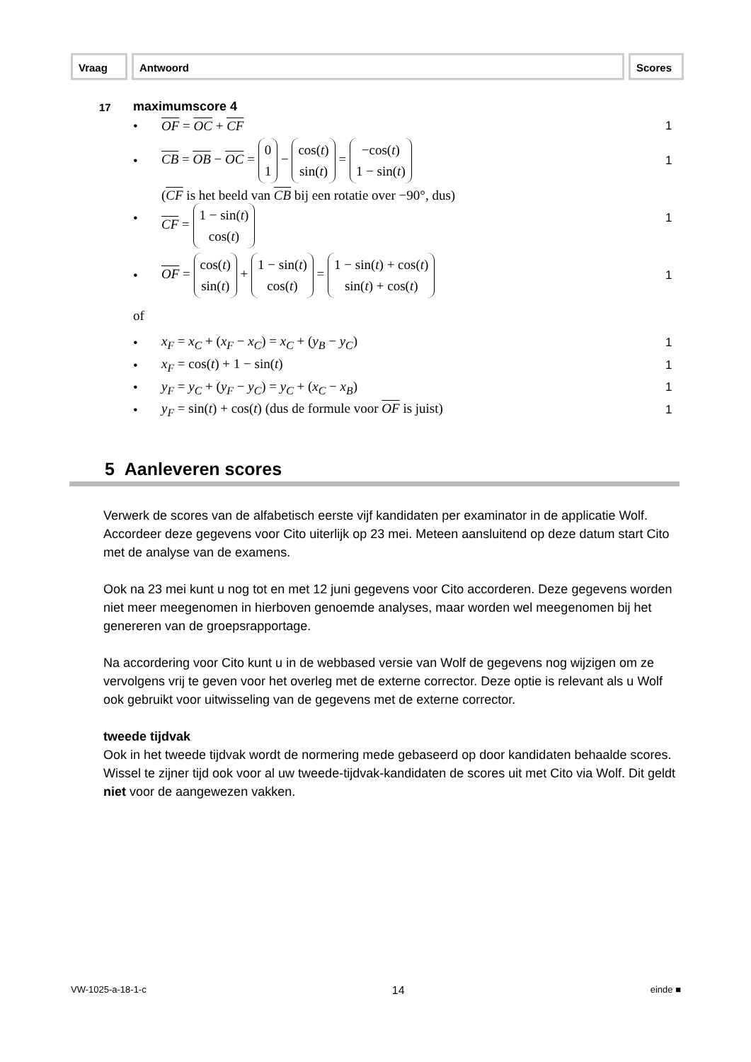Vraag Antwoord Scores
17 maximumscore 4
• OF = OC + CF 1
• CB = OB − OC = 0
1 − cos(t)
sin(t) = −cos(t)
1 − sin(t) 1
• (CF is het beeld van CB bij een rotatie over −90°, dus)
CF = 1 − sin(t)
cos(t) 1
• OF = cos(t)
sin(t) + 1 − sin(t)
cos(t) = 1 − sin(t) + cos(t)
sin(t) + cos(t) 1
of
• x<sub>F</sub> = x<sub>C</sub> + (x<sub>F</sub> − x<sub>C</sub>) = x<sub>C</sub> + (y<sub>B</sub> − y<sub>C</sub>) 1
• x<sub>F</sub> = cos(t) + 1 − sin(t) 1
• y<sub>F</sub> = y<sub>C</sub> + (y<sub>F</sub> − y<sub>C</sub>) = y<sub>C</sub> + (x<sub>C</sub> − x<sub>B</sub>) 1
• y<sub>F</sub> = sin(t) + cos(t) (dus de formule voor OF is juist) 1
5 Aanleveren scores
Verwerk de scores van de alfabetisch eerste vijf kandidaten per examinator in de applicatie Wolf. Accordeer deze gegevens voor Cito uiterlijk op 23 mei. Meteen aansluitend op deze datum start Cito met de analyse van de examens.
Ook na 23 mei kunt u nog tot en met 12 juni gegevens voor Cito accorderen. Deze gegevens worden niet meer meegenomen in hierboven genoemde analyses, maar worden wel meegenomen bij het genereren van de groepsrapportage.
Na accordering voor Cito kunt u in de webbased versie van Wolf de gegevens nog wijzigen om ze vervolgens vrij te geven voor het overleg met de externe corrector. Deze optie is relevant als u Wolf ook gebruikt voor uitwisseling van de gegevens met de externe corrector.
tweede tijdvak
Ook in het tweede tijdvak wordt de normering mede gebaseerd op door kandidaten behaalde scores. Wissel te zijner tijd ook voor al uw tweede-tijdvak-kandidaten de scores uit met Cito via Wolf. Dit geldt niet voor de aangewezen vakken.
VW-1025-a-18-1-c 14 einde ■